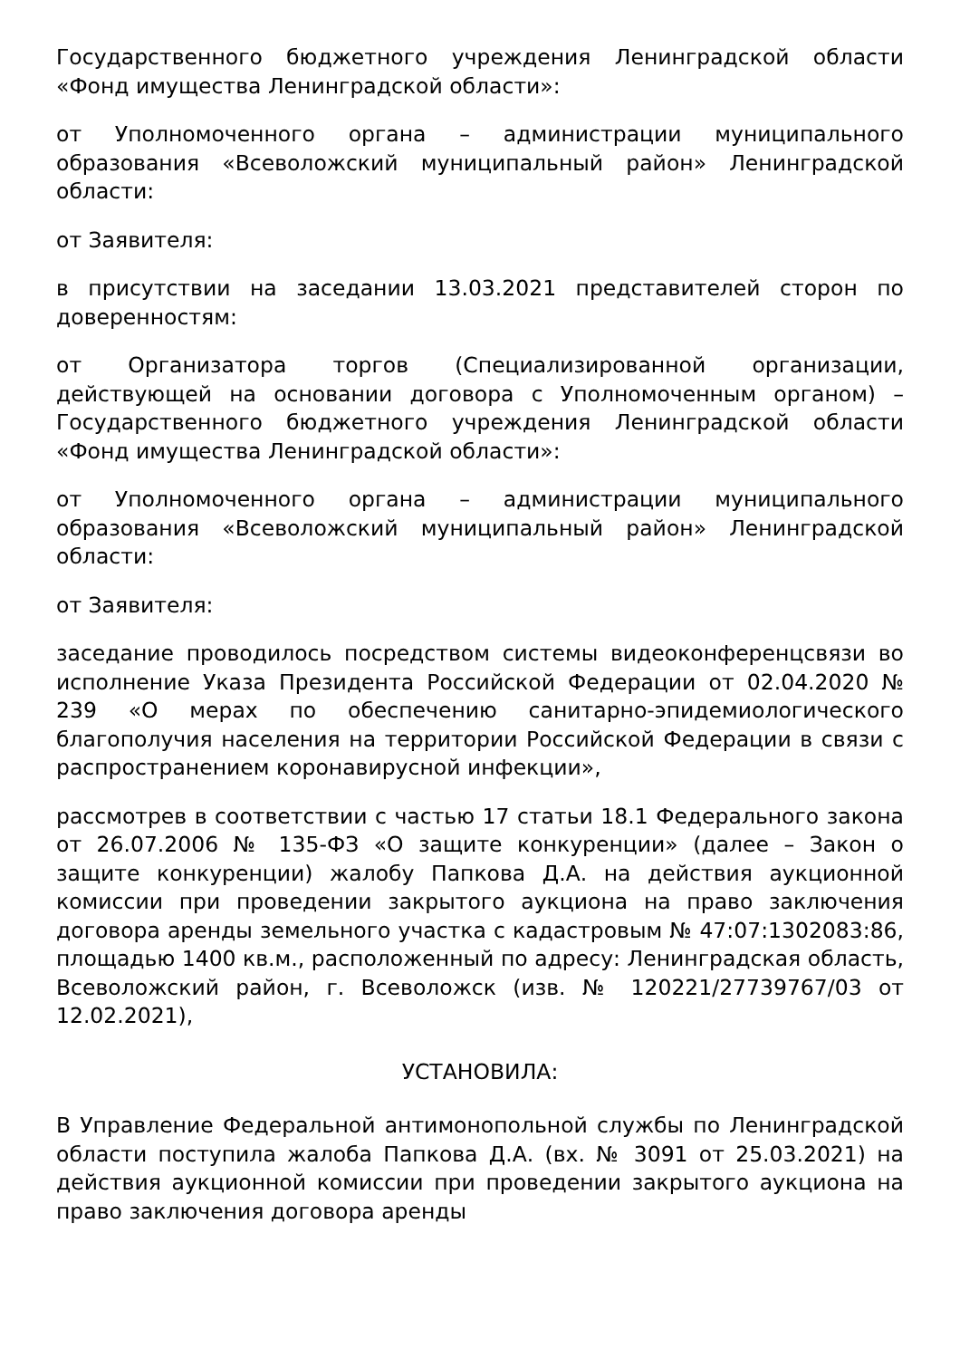Государственного бюджетного учреждения Ленинградской области «Фонд имущества Ленинградской области»:
от Уполномоченного органа – администрации муниципального образования «Всеволожский муниципальный район» Ленинградской области:
от Заявителя:
в присутствии на заседании 13.03.2021 представителей сторон по доверенностям:
от Организатора торгов (Специализированной организации, действующей на основании договора с Уполномоченным органом) – Государственного бюджетного учреждения Ленинградской области «Фонд имущества Ленинградской области»:
от Уполномоченного органа – администрации муниципального образования «Всеволожский муниципальный район» Ленинградской области:
от Заявителя:
заседание проводилось посредством системы видеоконференцсвязи во исполнение Указа Президента Российской Федерации от 02.04.2020 № 239 «О мерах по обеспечению санитарно-эпидемиологического благополучия населения на территории Российской Федерации в связи с распространением коронавирусной инфекции»,
рассмотрев в соответствии с частью 17 статьи 18.1 Федерального закона от 26.07.2006 № 135-ФЗ «О защите конкуренции» (далее – Закон о защите конкуренции) жалобу Папкова Д.А. на действия аукционной комиссии при проведении закрытого аукциона на право заключения договора аренды земельного участка с кадастровым № 47:07:1302083:86, площадью 1400 кв.м., расположенный по адресу: Ленинградская область, Всеволожский район, г. Всеволожск (изв. № 120221/27739767/03 от 12.02.2021),
УСТАНОВИЛА:
В Управление Федеральной антимонопольной службы по Ленинградской области поступила жалоба Папкова Д.А. (вх. № 3091 от 25.03.2021) на действия аукционной комиссии при проведении закрытого аукциона на право заключения договора аренды